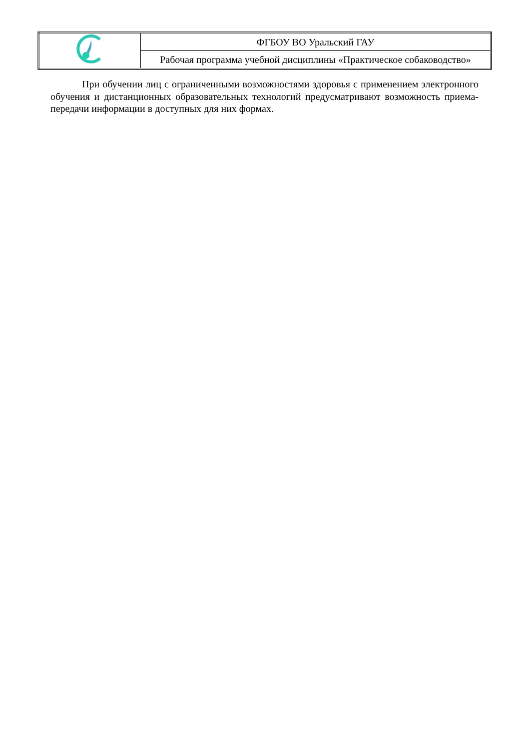| | ФГБОУ ВО Уральский ГАУ |
| | Рабочая программа учебной дисциплины «Практическое собаководство» |
При обучении лиц с ограниченными возможностями здоровья с применением электронного обучения и дистанционных образовательных технологий предусматривают возможность приема-передачи информации в доступных для них формах.